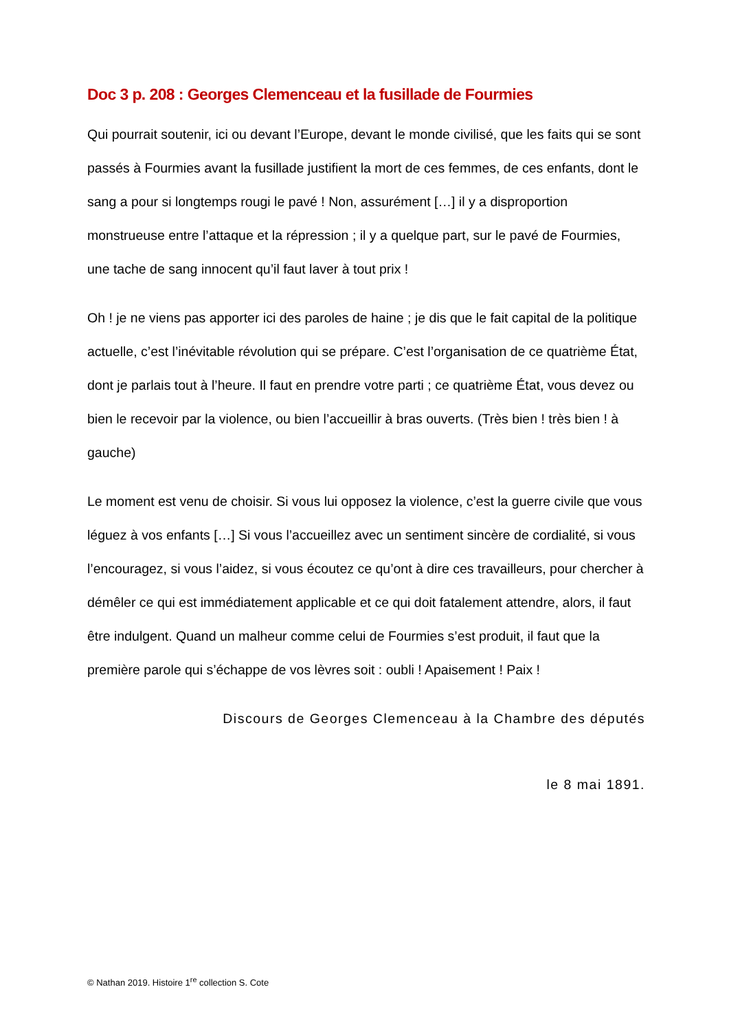Doc 3 p. 208 : Georges Clemenceau et la fusillade de Fourmies
Qui pourrait soutenir, ici ou devant l’Europe, devant le monde civilisé, que les faits qui se sont passés à Fourmies avant la fusillade justifient la mort de ces femmes, de ces enfants, dont le sang a pour si longtemps rougi le pavé ! Non, assurément […] il y a disproportion monstrueuse entre l’attaque et la répression ; il y a quelque part, sur le pavé de Fourmies, une tache de sang innocent qu’il faut laver à tout prix !
Oh ! je ne viens pas apporter ici des paroles de haine ; je dis que le fait capital de la politique actuelle, c’est l’inévitable révolution qui se prépare. C’est l’organisation de ce quatrième État, dont je parlais tout à l’heure. Il faut en prendre votre parti ; ce quatrième État, vous devez ou bien le recevoir par la violence, ou bien l’accueillir à bras ouverts. (Très bien ! très bien ! à gauche)
Le moment est venu de choisir. Si vous lui opposez la violence, c’est la guerre civile que vous léguez à vos enfants […] Si vous l’accueillez avec un sentiment sincère de cordialité, si vous l’encouragez, si vous l’aidez, si vous écoutez ce qu’ont à dire ces travailleurs, pour chercher à démêler ce qui est immédiatement applicable et ce qui doit fatalement attendre, alors, il faut être indulgent. Quand un malheur comme celui de Fourmies s’est produit, il faut que la première parole qui s’échappe de vos lèvres soit : oubli ! Apaisement ! Paix !
Discours de Georges Clemenceau à la Chambre des députés
le 8 mai 1891.
© Nathan 2019. Histoire 1<sup>re</sup> collection S. Cote